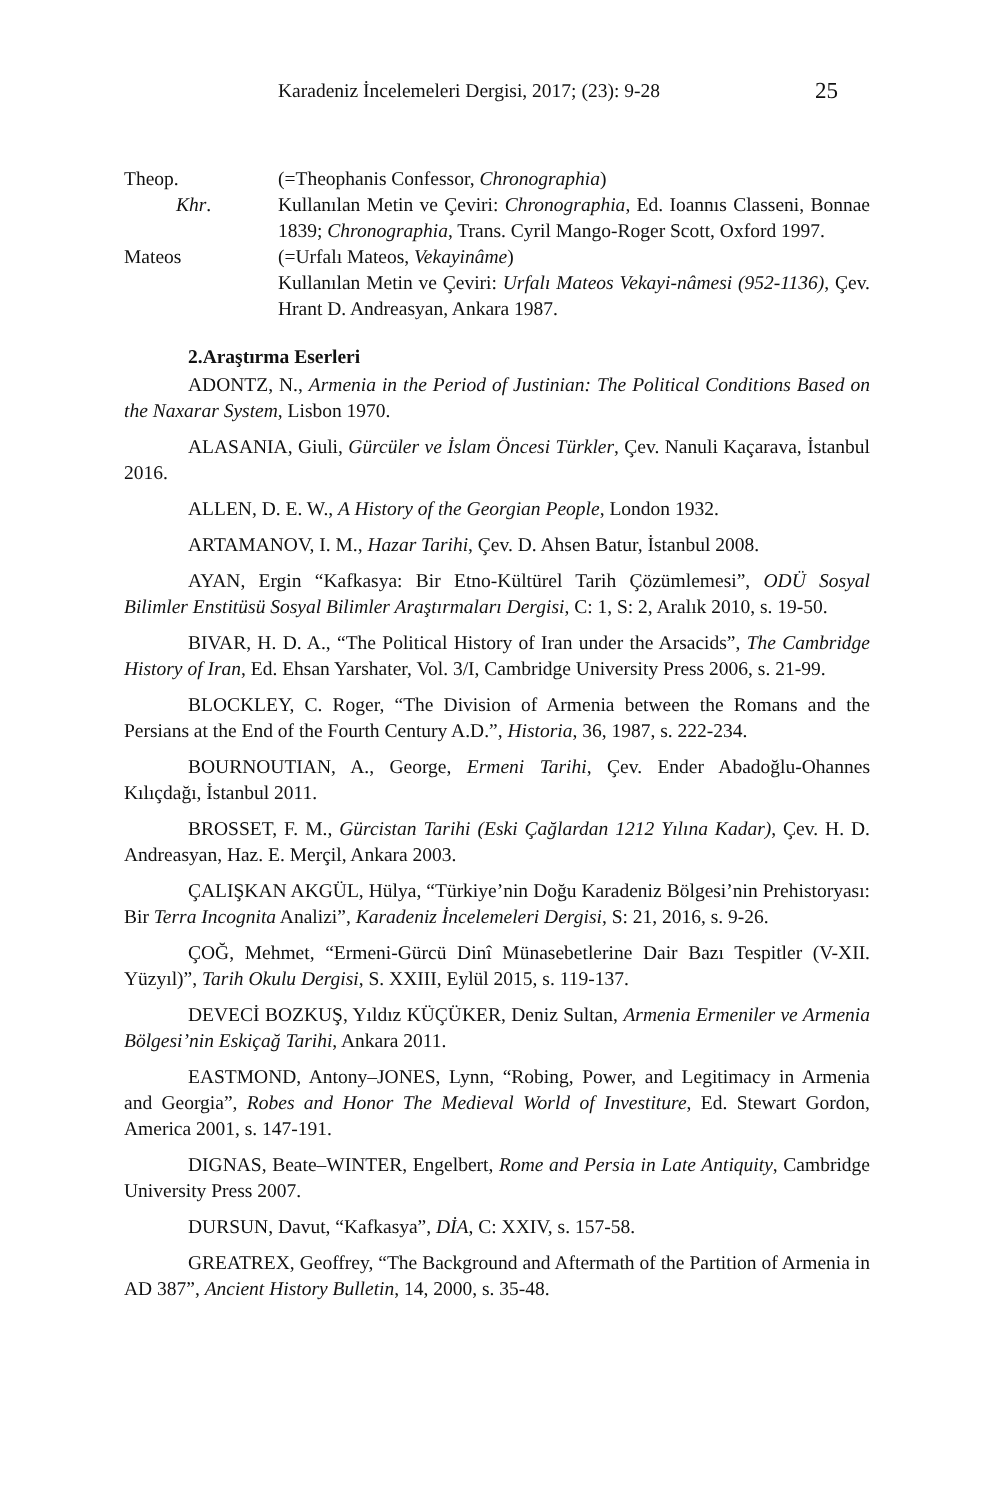Karadeniz İncelemeleri Dergisi, 2017; (23): 9-28 25
Theop.
(=Theophanis Confessor, Chronographia)
Khr.
Kullanılan Metin ve Çeviri: Chronographia, Ed. Ioannıs Classeni, Bonnae 1839; Chronographia, Trans. Cyril Mango-Roger Scott, Oxford 1997.
Mateos
(=Urfalı Mateos, Vekayinâme)
Kullanılan Metin ve Çeviri: Urfalı Mateos Vekayi-nâmesi (952-1136), Çev. Hrant D. Andreasyan, Ankara 1987.
2.Araştırma Eserleri
ADONTZ, N., Armenia in the Period of Justinian: The Political Conditions Based on the Naxarar System, Lisbon 1970.
ALASANIA, Giuli, Gürcüler ve İslam Öncesi Türkler, Çev. Nanuli Kaçarava, İstanbul 2016.
ALLEN, D. E. W., A History of the Georgian People, London 1932.
ARTAMANOV, I. M., Hazar Tarihi, Çev. D. Ahsen Batur, İstanbul 2008.
AYAN, Ergin “Kafkasya: Bir Etno-Kültürel Tarih Çözümlemesi”, ODÜ Sosyal Bilimler Enstitüsü Sosyal Bilimler Araştırmaları Dergisi, C: 1, S: 2, Aralık 2010, s. 19-50.
BIVAR, H. D. A., “The Political History of Iran under the Arsacids”, The Cambridge History of Iran, Ed. Ehsan Yarshater, Vol. 3/I, Cambridge University Press 2006, s. 21-99.
BLOCKLEY, C. Roger, “The Division of Armenia between the Romans and the Persians at the End of the Fourth Century A.D.”, Historia, 36, 1987, s. 222-234.
BOURNOUTIAN, A., George, Ermeni Tarihi, Çev. Ender Abadoğlu-Ohannes Kılıçdağı, İstanbul 2011.
BROSSET, F. M., Gürcistan Tarihi (Eski Çağlardan 1212 Yılına Kadar), Çev. H. D. Andreasyan, Haz. E. Merçil, Ankara 2003.
ÇALIŞKAN AKGÜL, Hülya, “Türkiye’nin Doğu Karadeniz Bölgesi’nin Prehistoryası: Bir Terra Incognita Analizi”, Karadeniz İncelemeleri Dergisi, S: 21, 2016, s. 9-26.
ÇOĞ, Mehmet, “Ermeni-Gürcü Dinî Münasebetlerine Dair Bazı Tespitler (V-XII. Yüzyıl)”, Tarih Okulu Dergisi, S. XXIII, Eylül 2015, s. 119-137.
DEVECİ BOZKUŞ, Yıldız KÜÇÜKER, Deniz Sultan, Armenia Ermeniler ve Armenia Bölgesi’nin Eskiçağ Tarihi, Ankara 2011.
EASTMOND, Antony–JONES, Lynn, “Robing, Power, and Legitimacy in Armenia and Georgia”, Robes and Honor The Medieval World of Investiture, Ed. Stewart Gordon, America 2001, s. 147-191.
DIGNAS, Beate–WINTER, Engelbert, Rome and Persia in Late Antiquity, Cambridge University Press 2007.
DURSUN, Davut, “Kafkasya”, DİA, C: XXIV, s. 157-58.
GREATREX, Geoffrey, “The Background and Aftermath of the Partition of Armenia in AD 387”, Ancient History Bulletin, 14, 2000, s. 35-48.